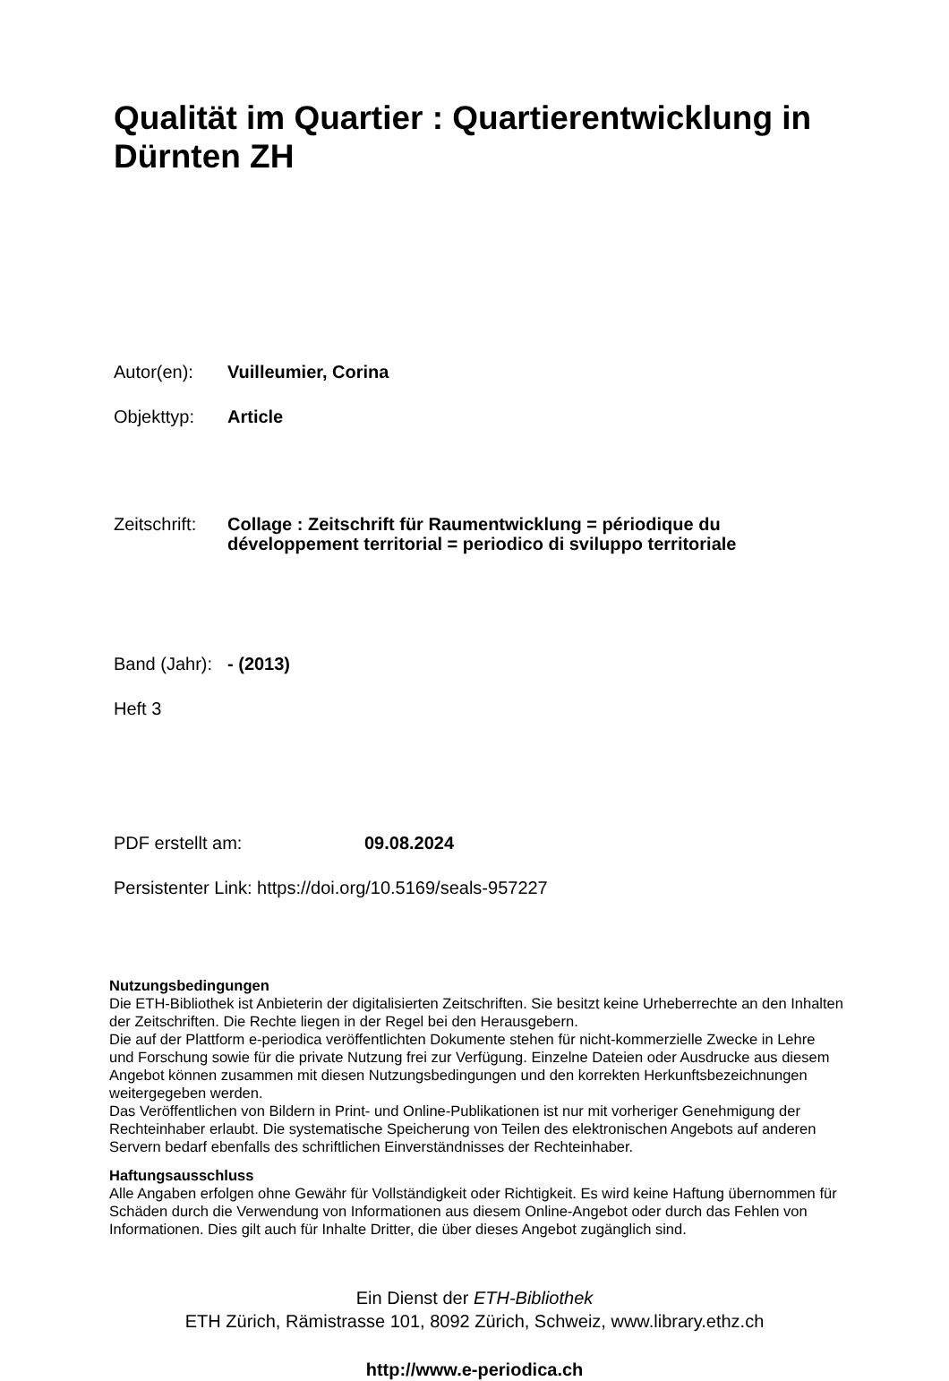Qualität im Quartier : Quartierentwicklung in
Dürnten ZH
Autor(en): Vuilleumier, Corina
Objekttyp: Article
Zeitschrift:
Collage : Zeitschrift für Raumentwicklung = périodique du
développement territorial = periodico di sviluppo territoriale
Band (Jahr):
- (2013)
Heft 3
PDF erstellt am: 09.08.2024
Persistenter Link: https://doi.org/10.5169/seals-957227
Nutzungsbedingungen
Die ETH-Bibliothek ist Anbieterin der digitalisierten Zeitschriften. Sie besitzt keine Urheberrechte an den Inhalten der Zeitschriften. Die Rechte liegen in der Regel bei den Herausgebern.
Die auf der Plattform e-periodica veröffentlichten Dokumente stehen für nicht-kommerzielle Zwecke in Lehre und Forschung sowie für die private Nutzung frei zur Verfügung. Einzelne Dateien oder Ausdrucke aus diesem Angebot können zusammen mit diesen Nutzungsbedingungen und den korrekten Herkunftsbezeichnungen weitergegeben werden.
Das Veröffentlichen von Bildern in Print- und Online-Publikationen ist nur mit vorheriger Genehmigung der Rechteinhaber erlaubt. Die systematische Speicherung von Teilen des elektronischen Angebots auf anderen Servern bedarf ebenfalls des schriftlichen Einverständnisses der Rechteinhaber.
Haftungsausschluss
Alle Angaben erfolgen ohne Gewähr für Vollständigkeit oder Richtigkeit. Es wird keine Haftung übernommen für Schäden durch die Verwendung von Informationen aus diesem Online-Angebot oder durch das Fehlen von Informationen. Dies gilt auch für Inhalte Dritter, die über dieses Angebot zugänglich sind.
Ein Dienst der ETH-Bibliothek
ETH Zürich, Rämistrasse 101, 8092 Zürich, Schweiz, www.library.ethz.ch
http://www.e-periodica.ch